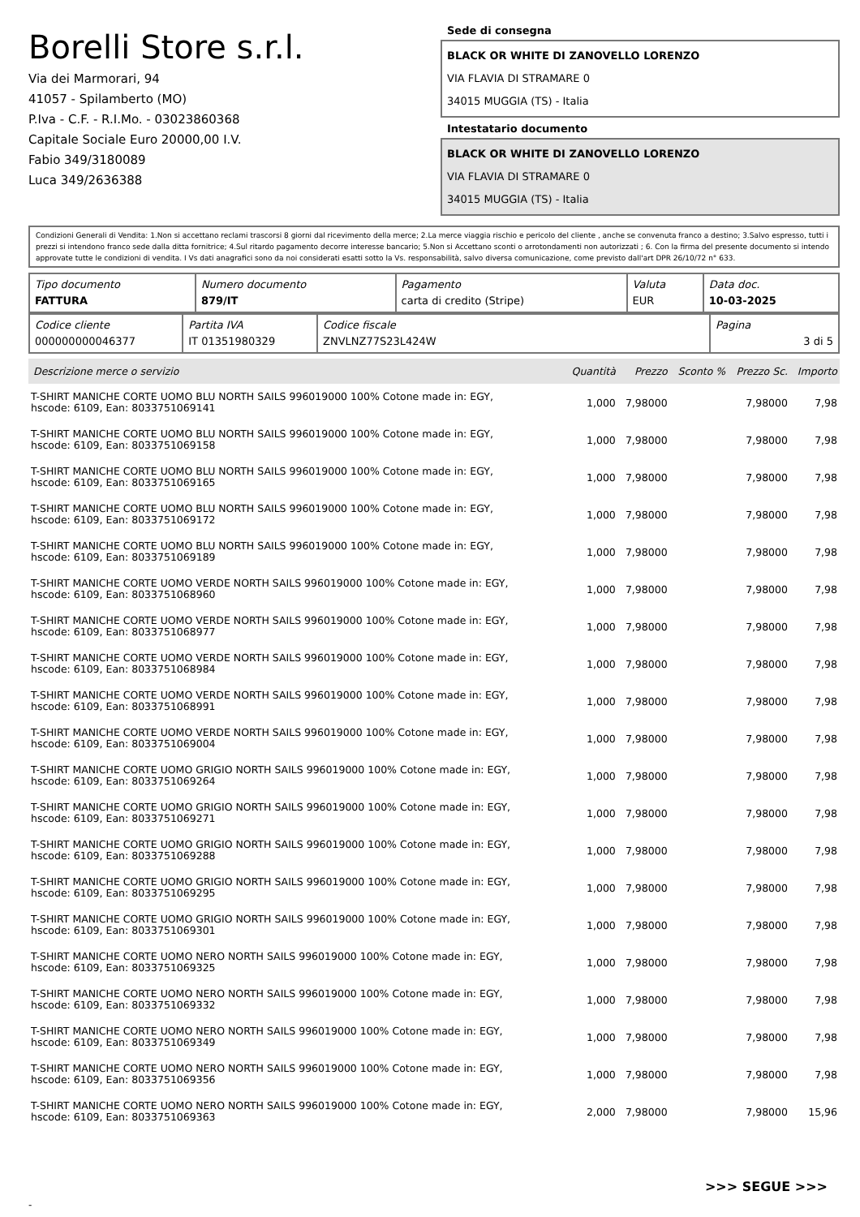Borelli Store s.r.l.
Via dei Marmorari, 94
41057 - Spilamberto (MO)
P.Iva - C.F. - R.I.Mo. - 03023860368
Capitale Sociale Euro 20000,00 I.V.
Fabio 349/3180089
Luca 349/2636388
Sede di consegna
BLACK OR WHITE DI ZANOVELLO LORENZO
VIA FLAVIA DI STRAMARE 0
34015 MUGGIA (TS) - Italia
Intestatario documento
BLACK OR WHITE DI ZANOVELLO LORENZO
VIA FLAVIA DI STRAMARE 0
34015 MUGGIA (TS) - Italia
Condizioni Generali di Vendita: 1.Non si accettano reclami trascorsi 8 giorni dal ricevimento della merce; 2.La merce viaggia rischio e pericolo del cliente , anche se convenuta franco a destino; 3.Salvo espresso, tutti i prezzi si intendono franco sede dalla ditta fornitrice; 4.Sul ritardo pagamento decorre interesse bancario; 5.Non si Accettano sconti o arrotondamenti non autorizzati ; 6. Con la firma del presente documento si intendo approvate tutte le condizioni di vendita. I Vs dati anagrafici sono da noi considerati esatti sotto la Vs. responsabilità, salvo diversa comunicazione, come previsto dall'art DPR 26/10/72 n° 633.
| Tipo documento FATTURA | Numero documento 879/IT | Pagamento carta di credito (Stripe) | Valuta EUR | Data doc. 10-03-2025 |
| Codice cliente 000000000046377 | Partita IVA IT 01351980329 | Codice fiscale ZNVLNZ77S23L424W | Pagina 3 di 5 |
| Descrizione merce o servizio | Quantità | Prezzo | Sconto % | Prezzo Sc. | Importo |
| --- | --- | --- | --- | --- | --- |
| T-SHIRT MANICHE CORTE UOMO BLU NORTH SAILS 996019000 100% Cotone made in: EGY, hscode: 6109, Ean: 8033751069141 | 1,000 | 7,98000 | | 7,98000 | 7,98 |
| T-SHIRT MANICHE CORTE UOMO BLU NORTH SAILS 996019000 100% Cotone made in: EGY, hscode: 6109, Ean: 8033751069158 | 1,000 | 7,98000 | | 7,98000 | 7,98 |
| T-SHIRT MANICHE CORTE UOMO BLU NORTH SAILS 996019000 100% Cotone made in: EGY, hscode: 6109, Ean: 8033751069165 | 1,000 | 7,98000 | | 7,98000 | 7,98 |
| T-SHIRT MANICHE CORTE UOMO BLU NORTH SAILS 996019000 100% Cotone made in: EGY, hscode: 6109, Ean: 8033751069172 | 1,000 | 7,98000 | | 7,98000 | 7,98 |
| T-SHIRT MANICHE CORTE UOMO BLU NORTH SAILS 996019000 100% Cotone made in: EGY, hscode: 6109, Ean: 8033751069189 | 1,000 | 7,98000 | | 7,98000 | 7,98 |
| T-SHIRT MANICHE CORTE UOMO VERDE NORTH SAILS 996019000 100% Cotone made in: EGY, hscode: 6109, Ean: 8033751068960 | 1,000 | 7,98000 | | 7,98000 | 7,98 |
| T-SHIRT MANICHE CORTE UOMO VERDE NORTH SAILS 996019000 100% Cotone made in: EGY, hscode: 6109, Ean: 8033751068977 | 1,000 | 7,98000 | | 7,98000 | 7,98 |
| T-SHIRT MANICHE CORTE UOMO VERDE NORTH SAILS 996019000 100% Cotone made in: EGY, hscode: 6109, Ean: 8033751068984 | 1,000 | 7,98000 | | 7,98000 | 7,98 |
| T-SHIRT MANICHE CORTE UOMO VERDE NORTH SAILS 996019000 100% Cotone made in: EGY, hscode: 6109, Ean: 8033751068991 | 1,000 | 7,98000 | | 7,98000 | 7,98 |
| T-SHIRT MANICHE CORTE UOMO VERDE NORTH SAILS 996019000 100% Cotone made in: EGY, hscode: 6109, Ean: 8033751069004 | 1,000 | 7,98000 | | 7,98000 | 7,98 |
| T-SHIRT MANICHE CORTE UOMO GRIGIO NORTH SAILS 996019000 100% Cotone made in: EGY, hscode: 6109, Ean: 8033751069264 | 1,000 | 7,98000 | | 7,98000 | 7,98 |
| T-SHIRT MANICHE CORTE UOMO GRIGIO NORTH SAILS 996019000 100% Cotone made in: EGY, hscode: 6109, Ean: 8033751069271 | 1,000 | 7,98000 | | 7,98000 | 7,98 |
| T-SHIRT MANICHE CORTE UOMO GRIGIO NORTH SAILS 996019000 100% Cotone made in: EGY, hscode: 6109, Ean: 8033751069288 | 1,000 | 7,98000 | | 7,98000 | 7,98 |
| T-SHIRT MANICHE CORTE UOMO GRIGIO NORTH SAILS 996019000 100% Cotone made in: EGY, hscode: 6109, Ean: 8033751069295 | 1,000 | 7,98000 | | 7,98000 | 7,98 |
| T-SHIRT MANICHE CORTE UOMO GRIGIO NORTH SAILS 996019000 100% Cotone made in: EGY, hscode: 6109, Ean: 8033751069301 | 1,000 | 7,98000 | | 7,98000 | 7,98 |
| T-SHIRT MANICHE CORTE UOMO NERO NORTH SAILS 996019000 100% Cotone made in: EGY, hscode: 6109, Ean: 8033751069325 | 1,000 | 7,98000 | | 7,98000 | 7,98 |
| T-SHIRT MANICHE CORTE UOMO NERO NORTH SAILS 996019000 100% Cotone made in: EGY, hscode: 6109, Ean: 8033751069332 | 1,000 | 7,98000 | | 7,98000 | 7,98 |
| T-SHIRT MANICHE CORTE UOMO NERO NORTH SAILS 996019000 100% Cotone made in: EGY, hscode: 6109, Ean: 8033751069349 | 1,000 | 7,98000 | | 7,98000 | 7,98 |
| T-SHIRT MANICHE CORTE UOMO NERO NORTH SAILS 996019000 100% Cotone made in: EGY, hscode: 6109, Ean: 8033751069356 | 1,000 | 7,98000 | | 7,98000 | 7,98 |
| T-SHIRT MANICHE CORTE UOMO NERO NORTH SAILS 996019000 100% Cotone made in: EGY, hscode: 6109, Ean: 8033751069363 | 2,000 | 7,98000 | | 7,98000 | 15,96 |
>>> SEGUE >>>
-